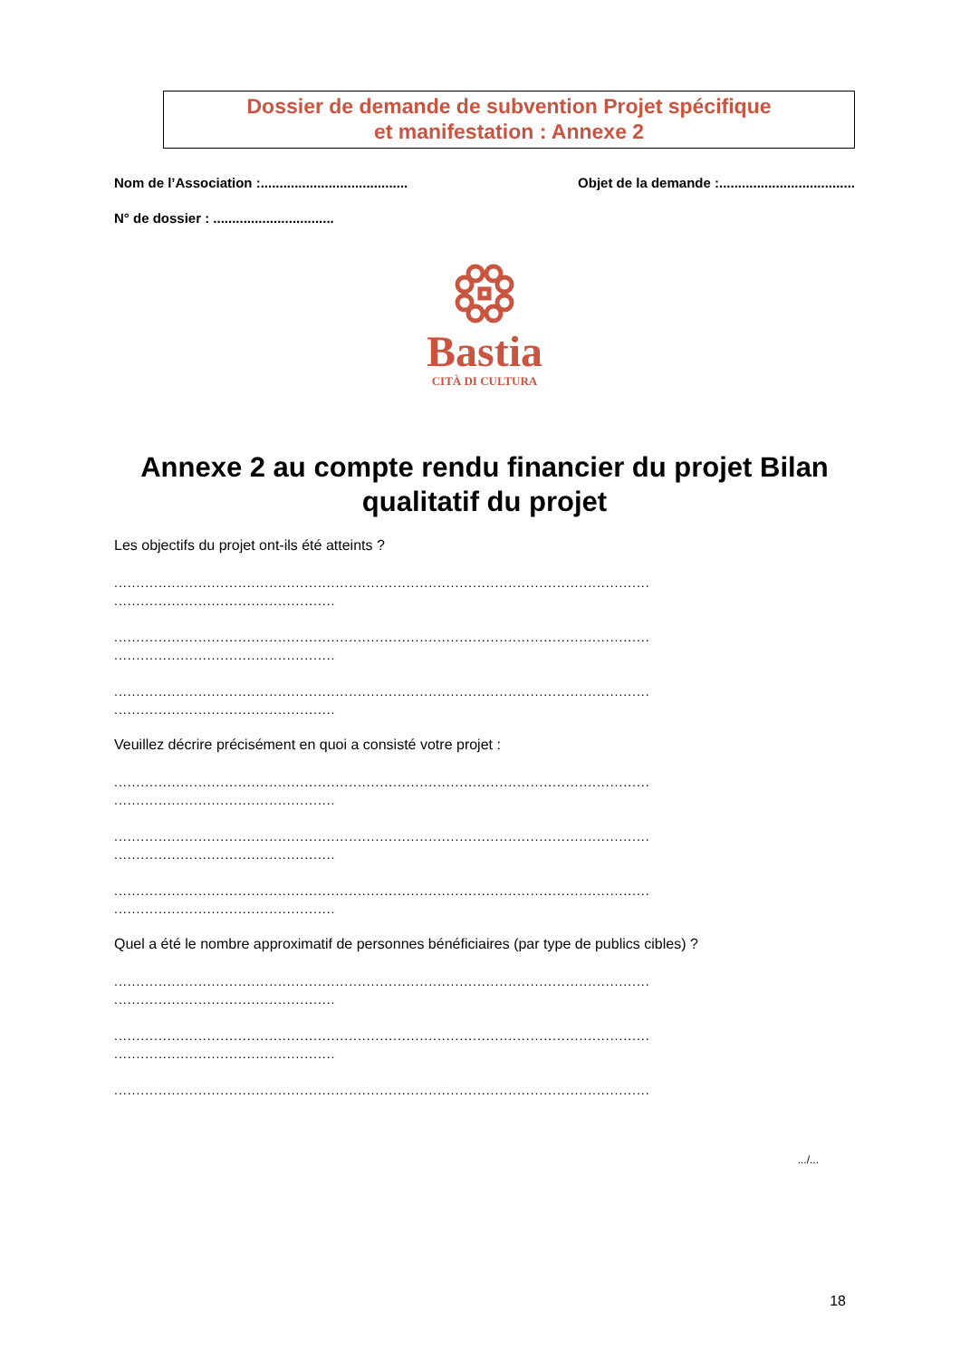Dossier de demande de subvention Projet spécifique
et manifestation : Annexe 2
Nom de l’Association :....................................... Objet de la demande :....................................
N° de dossier : ................................
Bastia
CITÀ DI CULTURA
Annexe 2 au compte rendu financier du projet Bilan qualitatif du projet
Les objectifs du projet ont-ils été atteints ?
.........................................................................................................................
..................................................
.........................................................................................................................
..................................................
.........................................................................................................................
..................................................
Veuillez décrire précisément en quoi a consisté votre projet :
.........................................................................................................................
..................................................
.........................................................................................................................
..................................................
.........................................................................................................................
..................................................
Quel a été le nombre approximatif de personnes bénéficiaires (par type de publics cibles) ?
.........................................................................................................................
..................................................
.........................................................................................................................
..................................................
.........................................................................................................................
.../...
18